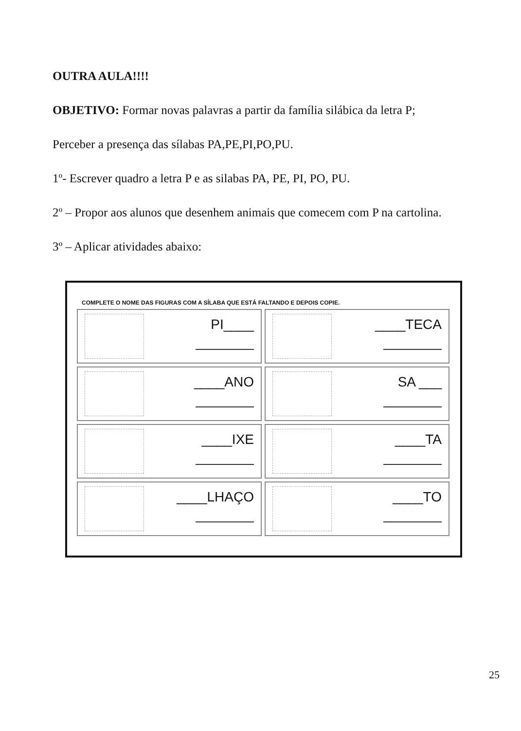OUTRA AULA!!!!
OBJETIVO: Formar novas palavras a partir da família silábica da letra P;
Perceber a presença das sílabas PA,PE,PI,PO,PU.
1º- Escrever quadro a letra P e as silabas PA, PE, PI, PO, PU.
2º – Propor aos alunos que desenhem animais que comecem com P na cartolina.
3º – Aplicar atividades abaixo:
COMPLETE O NOME DAS FIGURAS COM A SÍLABA QUE ESTÁ FALTANDO E DEPOIS COPIE.
PI____
____TECA
____ANO
SA ___
____IXE
____TA
____LHAÇO
____TO
25